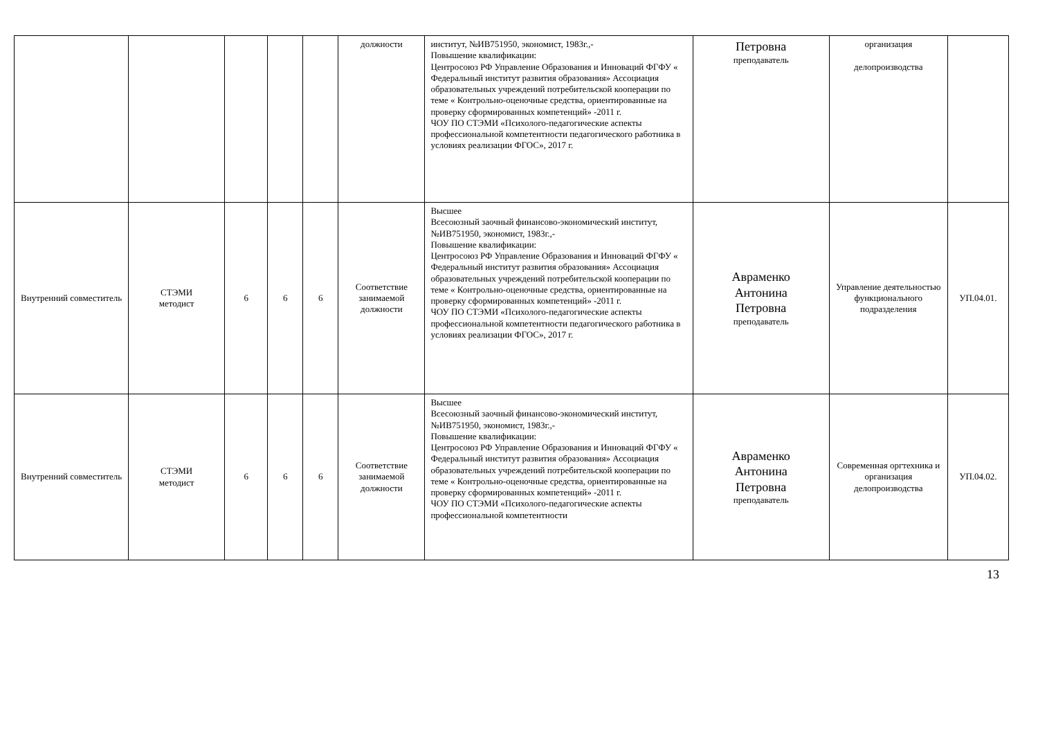| | | | | | должности | институт, №ИВ751950, экономист, 1983г.,- Повышение квалификации: Центросоюз РФ Управление Образования и Инноваций ФГФУ « Федеральный институт развития образования» Ассоциация образовательных учреждений потребительской кооперации по теме « Контрольно-оценочные средства, ориентированные на проверку сформированных компетенций» -2011 г. ЧОУ ПО СТЭМИ «Психолого-педагогические аспекты профессиональной компетентности педагогического работника в условиях реализации ФГОС», 2017 г. | Петровна преподаватель | организация делопроизводства | |
| Внутренний совместитель | СТЭМИ методист | 6 | 6 | 6 | Соответствие занимаемой должности | Высшее Всесоюзный заочный финансово-экономический институт, №ИВ751950, экономист, 1983г.,- Повышение квалификации: Центросоюз РФ Управление Образования и Инноваций ФГФУ « Федеральный институт развития образования» Ассоциация образовательных учреждений потребительской кооперации по теме « Контрольно-оценочные средства, ориентированные на проверку сформированных компетенций» -2011 г. ЧОУ ПО СТЭМИ «Психолого-педагогические аспекты профессиональной компетентности педагогического работника в условиях реализации ФГОС», 2017 г. | Авраменко Антонина Петровна преподаватель | Управление деятельностью функционального подразделения | УП.04.01. |
| Внутренний совместитель | СТЭМИ методист | 6 | 6 | 6 | Соответствие занимаемой должности | Высшее Всесоюзный заочный финансово-экономический институт, №ИВ751950, экономист, 1983г.,- Повышение квалификации: Центросоюз РФ Управление Образования и Инноваций ФГФУ « Федеральный институт развития образования» Ассоциация образовательных учреждений потребительской кооперации по теме « Контрольно-оценочные средства, ориентированные на проверку сформированных компетенций» -2011 г. ЧОУ ПО СТЭМИ «Психолого-педагогические аспекты профессиональной компетентности | Авраменко Антонина Петровна преподаватель | Современная оргтехника и организация делопроизводства | УП.04.02. |
13